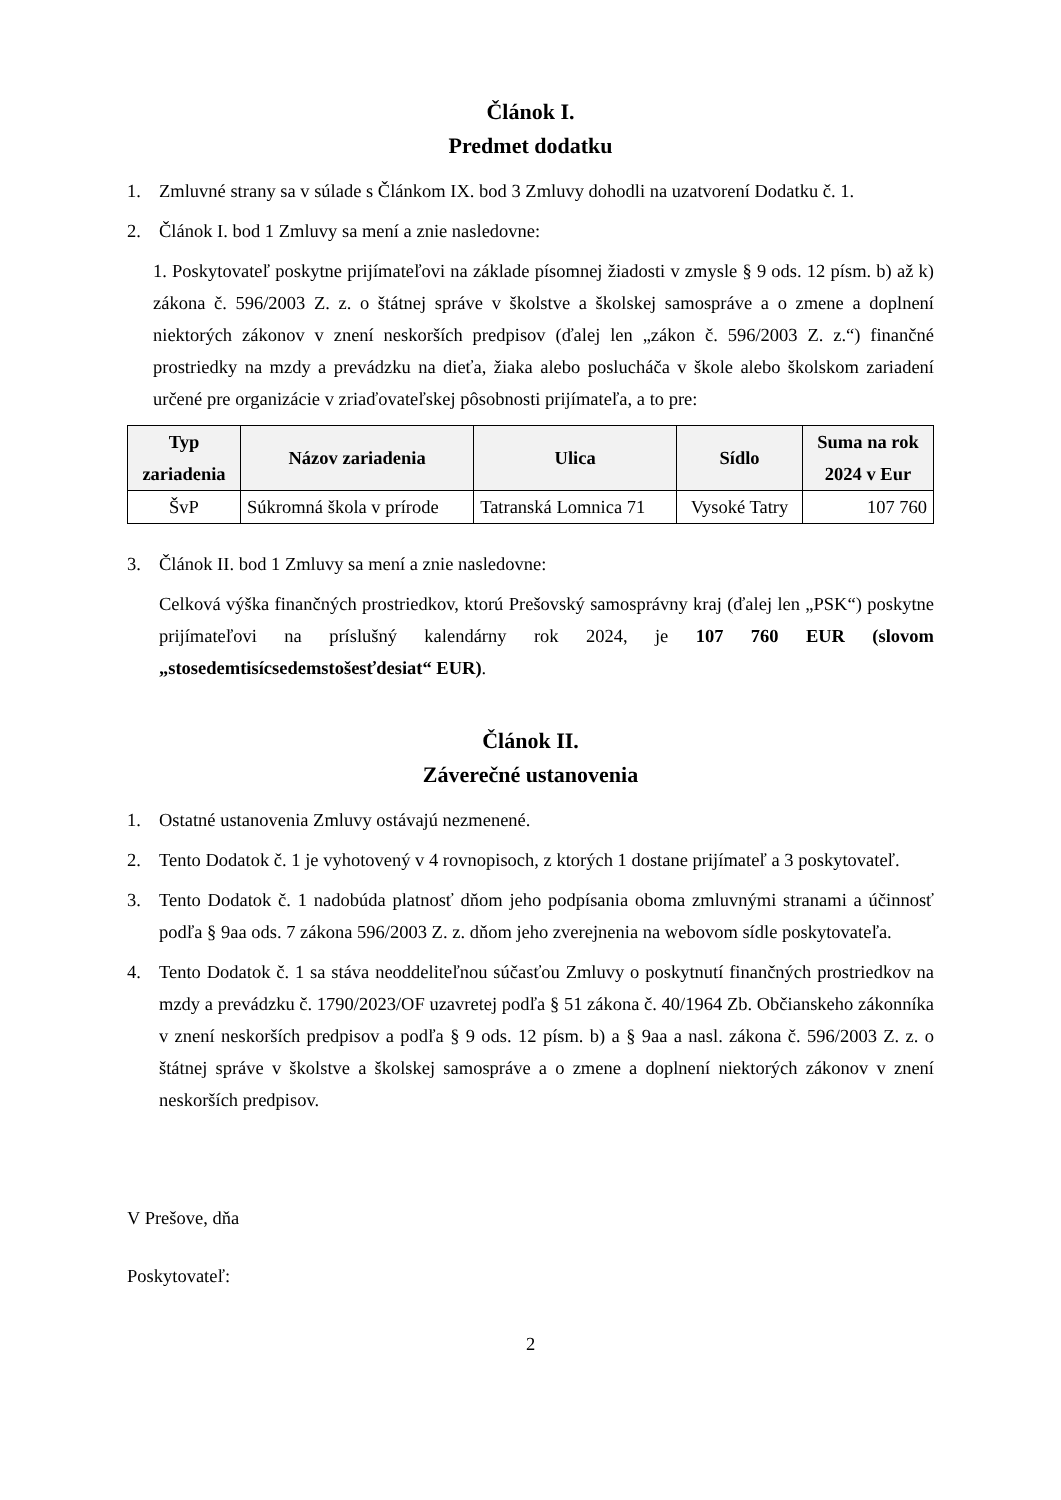Článok I.
Predmet dodatku
1. Zmluvné strany sa v súlade s Článkom IX. bod 3 Zmluvy dohodli na uzatvorení Dodatku č. 1.
2. Článok I. bod 1 Zmluvy sa mení a znie nasledovne:
1. Poskytovateľ poskytne prijímateľovi na základe písomnej žiadosti v zmysle § 9 ods. 12 písm. b) až k) zákona č. 596/2003 Z. z. o štátnej správe v školstve a školskej samospráve a o zmene a doplnení niektorých zákonov v znení neskorších predpisov (ďalej len „zákon č. 596/2003 Z. z.“) finančné prostriedky na mzdy a prevádzku na dieťa, žiaka alebo poslucháča v škole alebo školskom zariadení určené pre organizácie v zriaďovateľskej pôsobnosti prijímateľa, a to pre:
| Typ zariadenia | Názov zariadenia | Ulica | Sídlo | Suma na rok 2024 v Eur |
| --- | --- | --- | --- | --- |
| ŠvP | Súkromná škola v prírode | Tatranská Lomnica 71 | Vysoké Tatry | 107 760 |
3. Článok II. bod 1 Zmluvy sa mení a znie nasledovne:
Celková výška finančných prostriedkov, ktorú Prešovský samosprávny kraj (ďalej len „PSK“) poskytne prijímateľovi na príslušný kalendárny rok 2024, je 107 760 EUR (slovom „stosedemtisícsedemstošesťdesiat“ EUR).
Článok II.
Záverečné ustanovenia
1. Ostatné ustanovenia Zmluvy ostávajú nezmenené.
2. Tento Dodatok č. 1 je vyhotovený v 4 rovnopisoch, z ktorých 1 dostane prijímateľ a 3 poskytovateľ.
3. Tento Dodatok č. 1 nadobúda platnosť dňom jeho podpísania oboma zmluvnými stranami a účinnosť podľa § 9aa ods. 7 zákona 596/2003 Z. z. dňom jeho zverejnenia na webovom sídle poskytovateľa.
4. Tento Dodatok č. 1 sa stáva neoddeliteľnou súčasťou Zmluvy o poskytnutí finančných prostriedkov na mzdy a prevádzku č. 1790/2023/OF uzavretej podľa § 51 zákona č. 40/1964 Zb. Občianskeho zákonníka v znení neskorších predpisov a podľa § 9 ods. 12 písm. b) a § 9aa a nasl. zákona č. 596/2003 Z. z. o štátnej správe v školstve a školskej samospráve a o zmene a doplnení niektorých zákonov v znení neskorších predpisov.
V Prešove, dňa
Poskytovateľ:
2